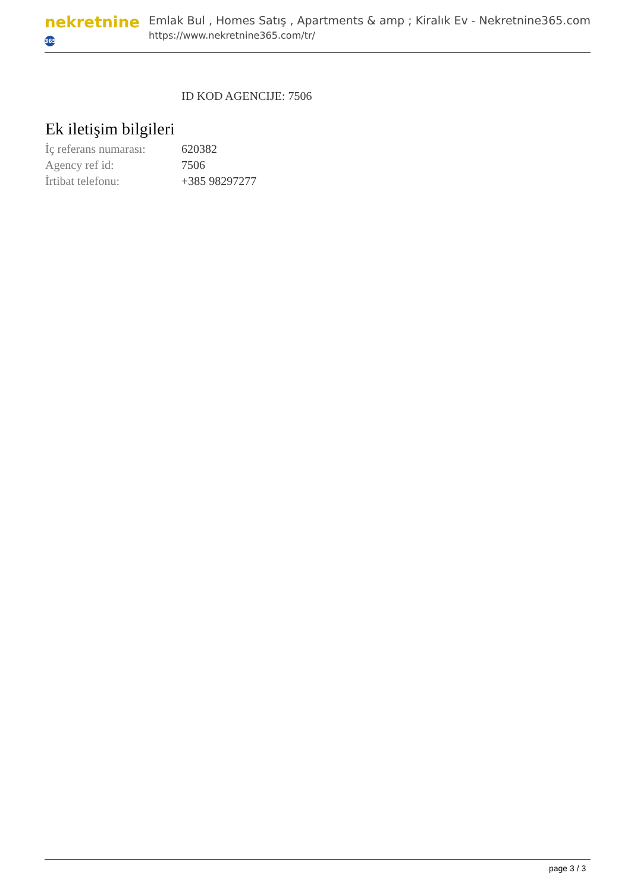nekretnine 365
Emlak Bul , Homes Satış , Apartments & amp ; Kiralık Ev - Nekretnine365.com
https://www.nekretnine365.com/tr/
ID KOD AGENCIJE: 7506
Ek iletişim bilgileri
| İç referans numarası: | 620382 |
| Agency ref id: | 7506 |
| İrtibat telefonu: | +385 98297277 |
page 3 / 3